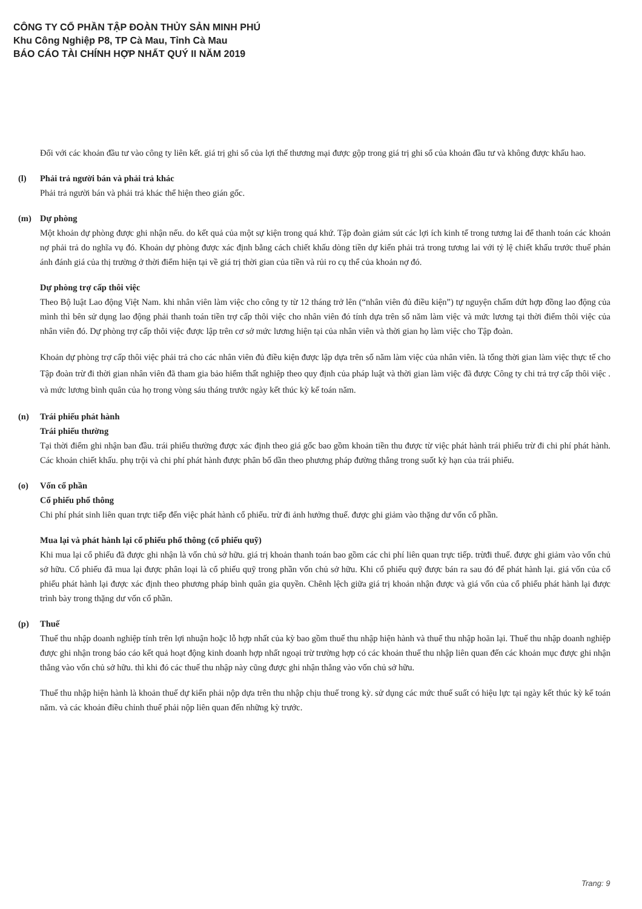CÔNG TY CỔ PHẦN TẬP ĐOÀN THỦY SẢN MINH PHÚ
Khu Công Nghiệp P8, TP Cà Mau, Tỉnh Cà Mau
BÁO CÁO TÀI CHÍNH HỢP NHẤT QUÝ II NĂM 2019
Đối với các khoản đầu tư vào công ty liên kết. giá trị ghi sổ của lợi thế thương mại được gộp trong giá trị ghi sổ của khoản đầu tư và không được khấu hao.
(l) Phải trả người bán và phải trả khác
Phải trả người bán và phải trả khác thể hiện theo gián gốc.
(m) Dự phòng
Một khoản dự phòng được ghi nhận nếu. do kết quả của một sự kiện trong quá khứ. Tập đoàn giảm sút các lợi ích kinh tế trong tương lai để thanh toán các khoản nợ phải trả do nghĩa vụ đó. Khoản dự phòng được xác định bằng cách chiết khấu dòng tiền dự kiến phải trả trong tương lai với tỷ lệ chiết khấu trước thuế phản ánh đánh giá của thị trường ở thời điểm hiện tại về giá trị thời gian của tiền và rủi ro cụ thể của khoản nợ đó.
Dự phòng trợ cấp thôi việc
Theo Bộ luật Lao động Việt Nam. khi nhân viên làm việc cho công ty từ 12 tháng trở lên (“nhân viên đủ điều kiện”) tự nguyện chấm dứt hợp đồng lao động của mình thì bên sử dụng lao động phải thanh toán tiền trợ cấp thôi việc cho nhân viên đó tính dựa trên số năm làm việc và mức lương tại thời điểm thôi việc của nhân viên đó. Dự phòng trợ cấp thôi việc được lập trên cơ sở mức lương hiện tại của nhân viên và thời gian họ làm việc cho Tập đoàn.
Khoản dự phòng trợ cấp thôi việc phải trả cho các nhân viên đủ điều kiện được lập dựa trên số năm làm việc của nhân viên. là tổng thời gian làm việc thực tế cho Tập đoàn trừ đi thời gian nhân viên đã tham gia bảo hiểm thất nghiệp theo quy định của pháp luật và thời gian làm việc đã được Công ty chi trả trợ cấp thôi việc . và mức lương bình quân của họ trong vòng sáu tháng trước ngày kết thúc kỳ kế toán năm.
(n) Trái phiếu phát hành
Trái phiếu thường
Tại thời điểm ghi nhận ban đầu. trái phiếu thường được xác định theo giá gốc bao gồm khoản tiền thu được từ việc phát hành trái phiếu trừ đi chi phí phát hành. Các khoản chiết khấu. phụ trội và chi phí phát hành được phân bổ dần theo phương pháp đường thẳng trong suốt kỳ hạn của trái phiếu.
(o) Vốn cổ phần
Cổ phiếu phổ thông
Chi phí phát sinh liên quan trực tiếp đến việc phát hành cổ phiếu. trừ đi ảnh hưởng thuế. được ghi giảm vào thặng dư vốn cổ phần.
Mua lại và phát hành lại cổ phiếu phổ thông (cổ phiếu quỹ)
Khi mua lại cổ phiếu đã được ghi nhận là vốn chủ sở hữu. giá trị khoản thanh toán bao gồm các chi phí liên quan trực tiếp. trừđi thuế. được ghi giảm vào vốn chủ sở hữu. Cổ phiếu đã mua lại được phân loại là cổ phiếu quỹ trong phần vốn chủ sở hữu. Khi cổ phiếu quỹ được bán ra sau đó để phát hành lại. giá vốn của cổ phiếu phát hành lại được xác định theo phương pháp bình quân gia quyền. Chênh lệch giữa giá trị khoản nhận được và giá vốn của cổ phiếu phát hành lại được trình bày trong thặng dư vốn cổ phần.
(p) Thuế
Thuế thu nhập doanh nghiệp tính trên lợi nhuận hoặc lỗ hợp nhất của kỳ bao gồm thuế thu nhập hiện hành và thuế thu nhập hoãn lại. Thuế thu nhập doanh nghiệp được ghi nhận trong báo cáo kết quả hoạt động kinh doanh hợp nhất ngoại trừ trường hợp có các khoản thuế thu nhập liên quan đến các khoản mục được ghi nhận thẳng vào vốn chủ sở hữu. thì khi đó các thuế thu nhập này cũng được ghi nhận thẳng vào vốn chủ sở hữu.
Thuế thu nhập hiện hành là khoản thuế dự kiến phải nộp dựa trên thu nhập chịu thuế trong kỳ. sử dụng các mức thuế suất có hiệu lực tại ngày kết thúc kỳ kế toán năm. và các khoản điều chỉnh thuế phải nộp liên quan đến những kỳ trước.
Trang: 9